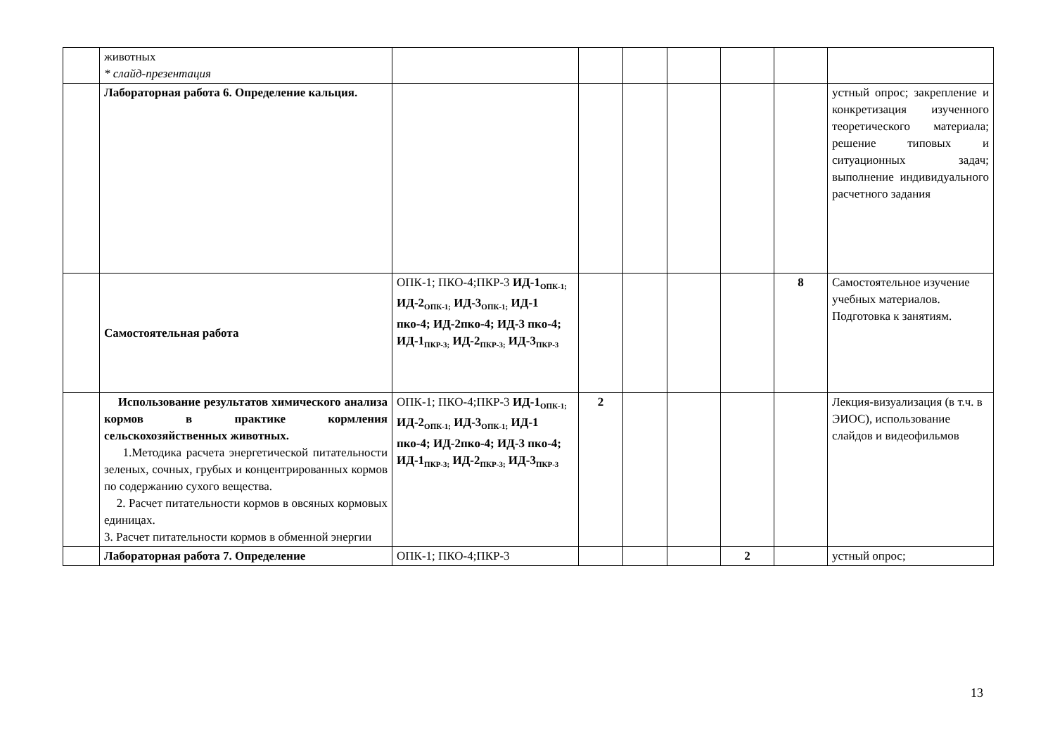| | животных * слайд-презентация | | | | | | | |
| | Лабораторная работа 6. Определение кальция. | | | | | | | устный опрос; закрепление и конкретизация изученного теоретического материала; решение типовых и ситуационных задач; выполнение индивидуального расчетного задания |
| | Самостоятельная работа | ОПК-1; ПКО-4;ПКР-3 ИД-1<sub>ОПК-1;</sub> ИД-2<sub>ОПК-1;</sub> ИД-3<sub>ОПК-1;</sub> ИД-1 пко-4; ИД-2пко-4; ИД-3 пко-4; ИД-1<sub>ПКР-3;</sub> ИД-2<sub>ПКР-3;</sub> ИД-3<sub>ПКР-3</sub> | | | | | 8 | Самостоятельное изучение учебных материалов. Подготовка к занятиям. |
| | Использование результатов химического анализа кормов в практике кормления сельскохозяйственных животных. 1.Методика расчета энергетической питательности зеленых, сочных, грубых и концентрированных кормов по содержанию сухого вещества. 2. Расчет питательности кормов в овсяных кормовых единицах. 3. Расчет питательности кормов в обменной энергии | ОПК-1; ПКО-4;ПКР-3 ИД-1<sub>ОПК-1;</sub> ИД-2<sub>ОПК-1;</sub> ИД-3<sub>ОПК-1;</sub> ИД-1 пко-4; ИД-2пко-4; ИД-3 пко-4; ИД-1<sub>ПКР-3;</sub> ИД-2<sub>ПКР-3;</sub> ИД-3<sub>ПКР-3</sub> | 2 | | | | | Лекция-визуализация (в т.ч. в ЭИОС), использование слайдов и видеофильмов |
| | Лабораторная работа 7. Определение | ОПК-1; ПКО-4;ПКР-3 | | | | 2 | | устный опрос; |
13